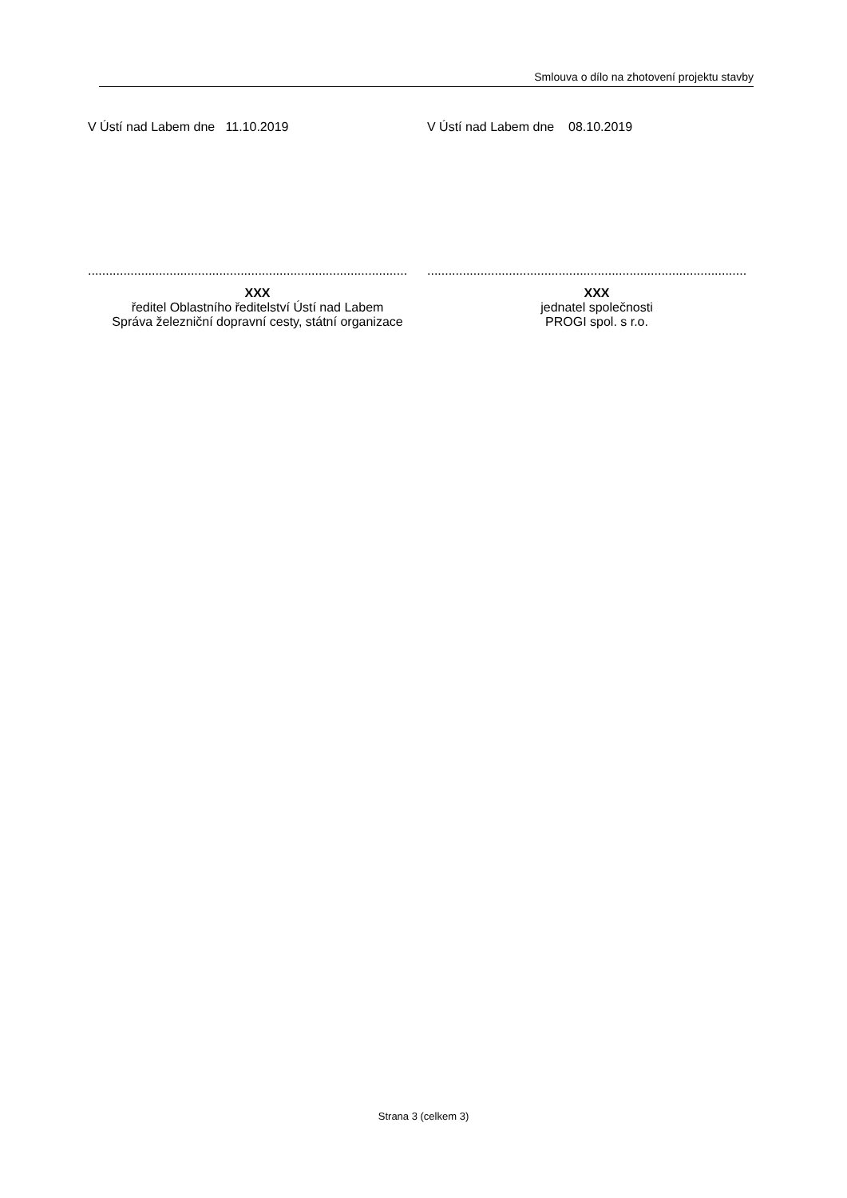Smlouva o dílo na zhotovení projektu stavby
V Ústí nad Labem dne 11.10.2019 V Ústí nad Labem dne 08.10.2019
..........................................................................................
XXX
ředitel Oblastního ředitelství Ústí nad Labem
Správa železniční dopravní cesty, státní organizace
..........................................................................................
XXX
jednatel společnosti
PROGI spol. s r.o.
Strana 3 (celkem 3)